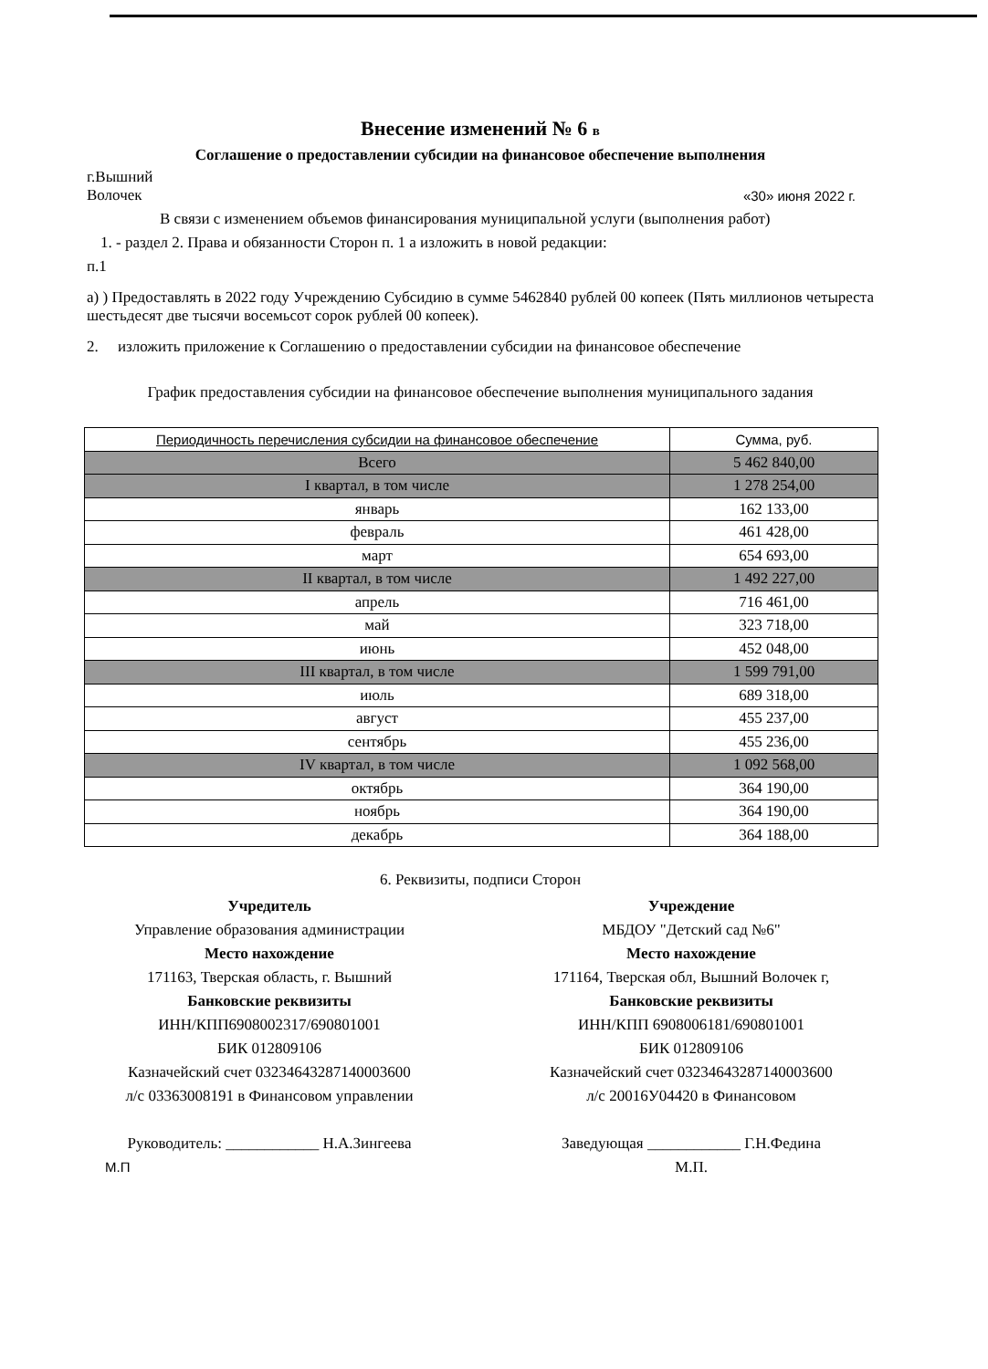Внесение изменений № 6 в
Соглашение о предоставлении субсидии на финансовое обеспечение выполнения
г.Вышний
Волочек
«30» июня 2022 г.
В связи с изменением объемов финансирования муниципальной услуги (выполнения работ)
1. - раздел 2. Права и обязанности Сторон п. 1 а изложить в новой редакции:
п.1
а) ) Предоставлять в 2022 году Учреждению Субсидию в сумме 5462840 рублей 00 копеек (Пять миллионов четыреста шестьдесят две тысячи восемьсот сорок рублей 00 копеек).
2. изложить приложение к Соглашению о предоставлении субсидии на финансовое обеспечение
График предоставления субсидии на финансовое обеспечение выполнения муниципального задания
| Периодичность перечисления субсидии на финансовое обеспечение | Сумма, руб. |
| --- | --- |
| Всего | 5 462 840,00 |
| I квартал, в том числе | 1 278 254,00 |
| январь | 162 133,00 |
| февраль | 461 428,00 |
| март | 654 693,00 |
| II квартал, в том числе | 1 492 227,00 |
| апрель | 716 461,00 |
| май | 323 718,00 |
| июнь | 452 048,00 |
| III квартал, в том числе | 1 599 791,00 |
| июль | 689 318,00 |
| август | 455 237,00 |
| сентябрь | 455 236,00 |
| IV квартал, в том числе | 1 092 568,00 |
| октябрь | 364 190,00 |
| ноябрь | 364 190,00 |
| декабрь | 364 188,00 |
6. Реквизиты, подписи Сторон
Учредитель
Управление образования администрации
Место нахождение
171163, Тверская область, г. Вышний
Банковские реквизиты
ИНН/КПП6908002317/690801001
БИК 012809106
Казначейский счет 03234643287140003600
л/с 03363008191 в Финансовом управлении
Руководитель: ____________ Н.А.Зингеева
М.П
Учреждение
МБДОУ "Детский сад №6"
Место нахождение
171164, Тверская обл, Вышний Волочек г,
Банковские реквизиты
ИНН/КПП 6908006181/690801001
БИК 012809106
Казначейский счет 03234643287140003600
л/с 20016У04420 в Финансовом
Заведующая ____________ Г.Н.Федина
М.П.